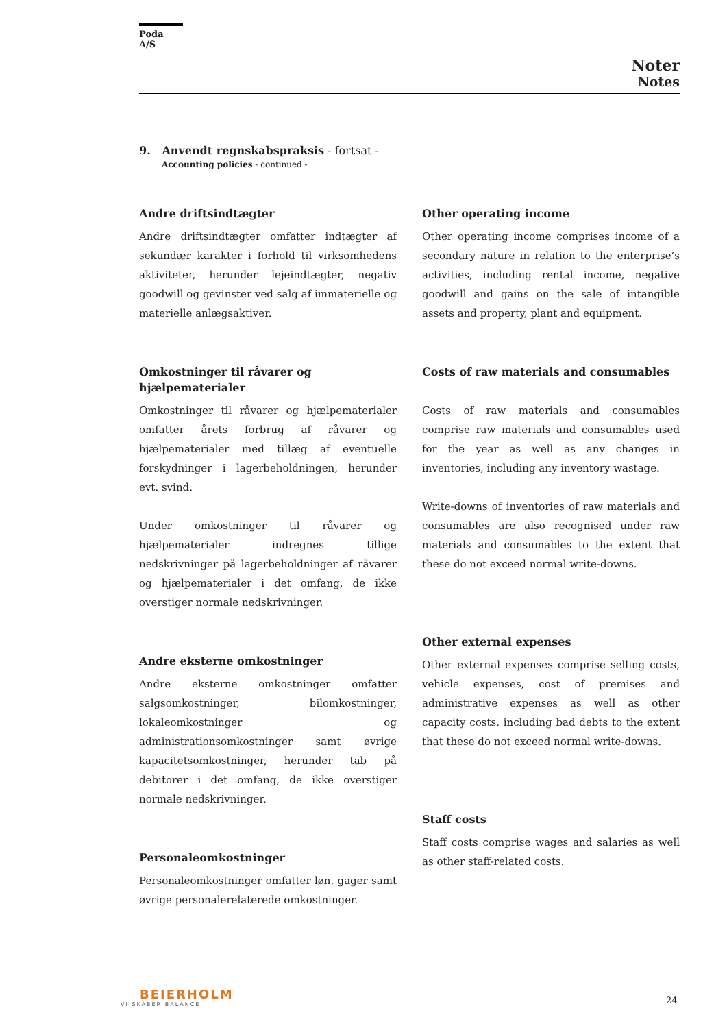Poda A/S
Noter
Notes
9. Anvendt regnskabspraksis - fortsat -
Accounting policies - continued -
Andre driftsindtægter
Andre driftsindtægter omfatter indtægter af sekundær karakter i forhold til virksomhedens aktiviteter, herunder lejeindtægter, negativ goodwill og gevinster ved salg af immaterielle og materielle anlægsaktiver.
Omkostninger til råvarer og hjælpematerialer
Omkostninger til råvarer og hjælpematerialer omfatter årets forbrug af råvarer og hjælpematerialer med tillæg af eventuelle forskydninger i lagerbeholdningen, herunder evt. svind.
Under omkostninger til råvarer og hjælpematerialer indregnes tillige nedskrivninger på lagerbeholdninger af råvarer og hjælpematerialer i det omfang, de ikke overstiger normale nedskrivninger.
Andre eksterne omkostninger
Andre eksterne omkostninger omfatter salgsomkostninger, bilomkostninger, lokaleomkostninger og administrationsomkostninger samt øvrige kapacitetsomkostninger, herunder tab på debitorer i det omfang, de ikke overstiger normale nedskrivninger.
Personaleomkostninger
Personaleomkostninger omfatter løn, gager samt øvrige personalerelaterede omkostninger.
Other operating income
Other operating income comprises income of a secondary nature in relation to the enterprise’s activities, including rental income, negative goodwill and gains on the sale of intangible assets and property, plant and equipment.
Costs of raw materials and consumables
Costs of raw materials and consumables comprise raw materials and consumables used for the year as well as any changes in inventories, including any inventory wastage.
Write-downs of inventories of raw materials and consumables are also recognised under raw materials and consumables to the extent that these do not exceed normal write-downs.
Other external expenses
Other external expenses comprise selling costs, vehicle expenses, cost of premises and administrative expenses as well as other capacity costs, including bad debts to the extent that these do not exceed normal write-downs.
Staff costs
Staff costs comprise wages and salaries as well as other staff-related costs.
BEIERHOLM
VI SKABER BALANCE
24